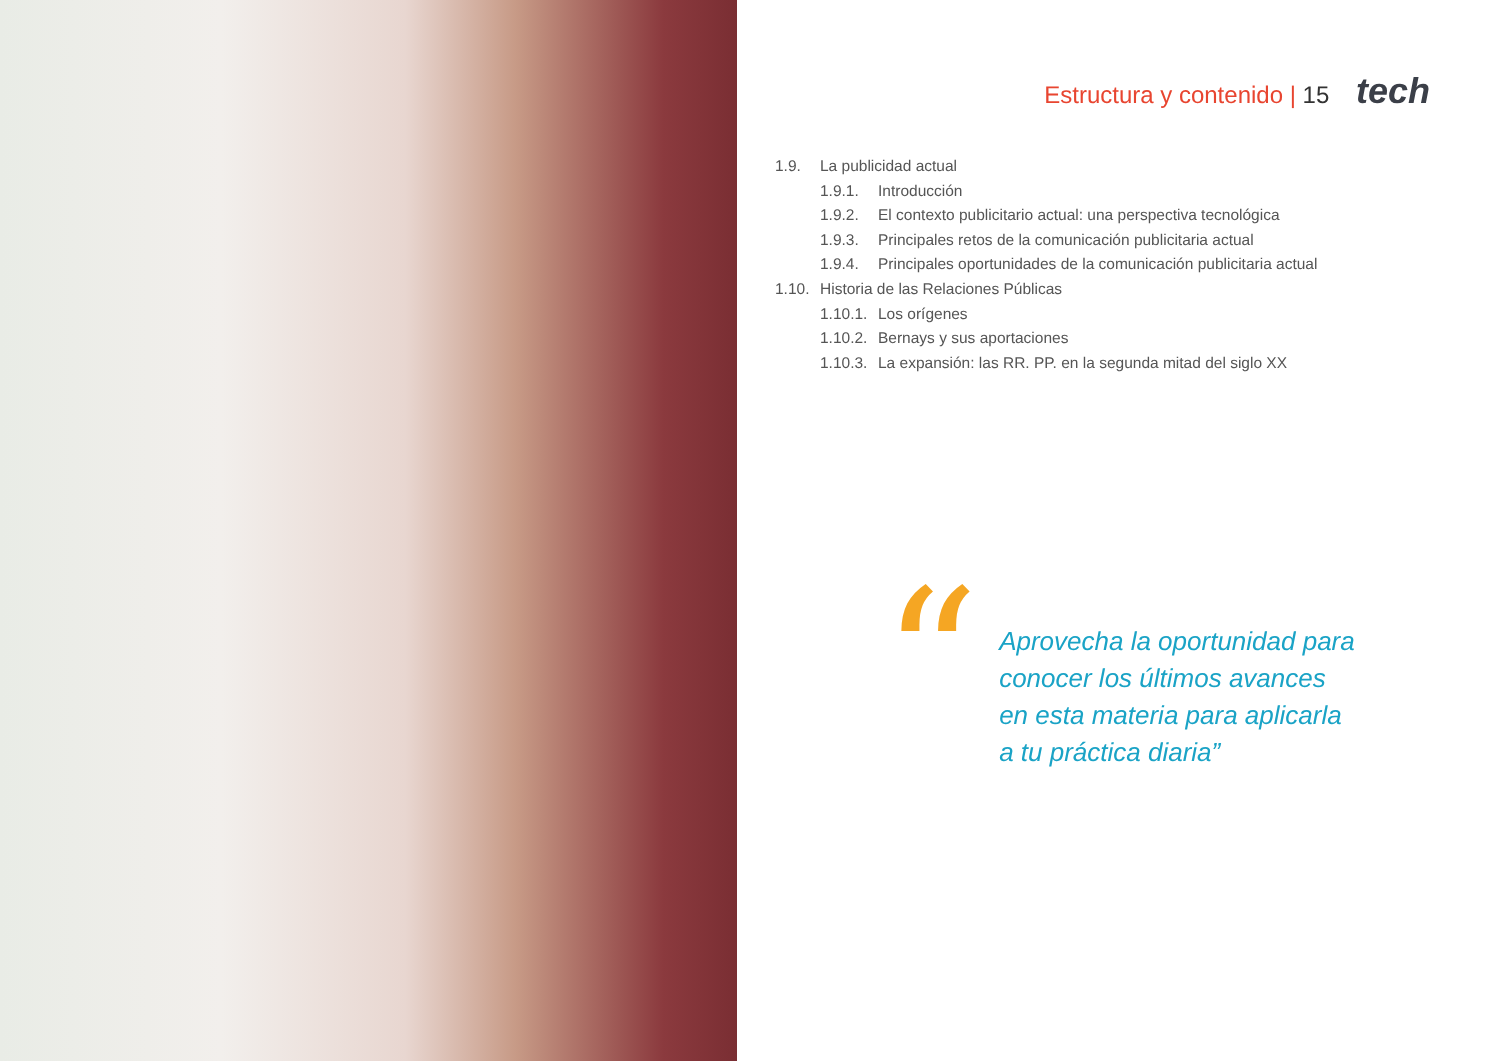Estructura y contenido | 15 tech
1.9. La publicidad actual
1.9.1. Introducción
1.9.2. El contexto publicitario actual: una perspectiva tecnológica
1.9.3. Principales retos de la comunicación publicitaria actual
1.9.4. Principales oportunidades de la comunicación publicitaria actual
1.10. Historia de las Relaciones Públicas
1.10.1. Los orígenes
1.10.2. Bernays y sus aportaciones
1.10.3. La expansión: las RR. PP. en la segunda mitad del siglo XX
“
Aprovecha la oportunidad para conocer los últimos avances en esta materia para aplicarla a tu práctica diaria”